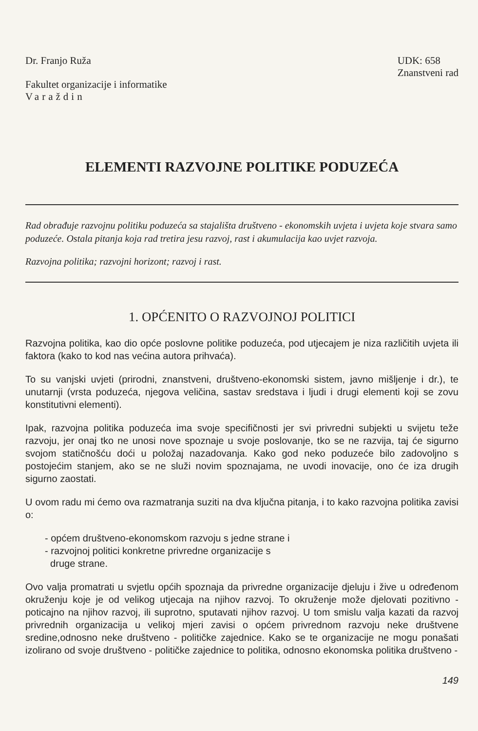Dr. Franjo Ruža
Fakultet organizacije i informatike
Varaždin
UDK: 658
Znanstveni rad
ELEMENTI RAZVOJNE POLITIKE PODUZEĆA
Rad obrađuje razvojnu politiku poduzeća sa stajališta društveno - ekonomskih uvjeta i uvjeta koje stvara samo poduzeće. Ostala pitanja koja rad tretira jesu razvoj, rast i akumulacija kao uvjet razvoja.
Razvojna politika; razvojni horizont; razvoj i rast.
1. OPĆENITO O RAZVOJNOJ POLITICI
Razvojna politika, kao dio opće poslovne politike poduzeća, pod utjecajem je niza različitih uvjeta ili faktora (kako to kod nas većina autora prihvaća).
To su vanjski uvjeti (prirodni, znanstveni, društveno-ekonomski sistem, javno mišljenje i dr.), te unutarnji (vrsta poduzeća, njegova veličina, sastav sredstava i ljudi i drugi elementi koji se zovu konstitutivni elementi).
Ipak, razvojna politika poduzeća ima svoje specifičnosti jer svi privredni subjekti u svijetu teže razvoju, jer onaj tko ne unosi nove spoznaje u svoje poslovanje, tko se ne razvija, taj će sigurno svojom statičnošću doći u položaj nazadovanja. Kako god neko poduzeće bilo zadovoljno s postojećim stanjem, ako se ne služi novim spoznajama, ne uvodi inovacije, ono će iza drugih sigurno zaostati.
U ovom radu mi ćemo ova razmatranja suziti na dva ključna pitanja, i to kako razvojna politika zavisi o:
- općem društveno-ekonomskom razvoju s jedne strane i
- razvojnoj politici konkretne privredne organizacije s
druge strane.
Ovo valja promatrati u svjetlu općih spoznaja da privredne organizacije djeluju i žive u određenom okruženju koje je od velikog utjecaja na njihov razvoj. To okruženje može djelovati pozitivno - poticajno na njihov razvoj, ili suprotno, sputavati njihov razvoj. U tom smislu valja kazati da razvoj privrednih organizacija u velikoj mjeri zavisi o općem privrednom razvoju neke društvene sredine,odnosno neke društveno - političke zajednice. Kako se te organizacije ne mogu ponašati izolirano od svoje društveno - političke zajednice to politika, odnosno ekonomska politika društveno -
149